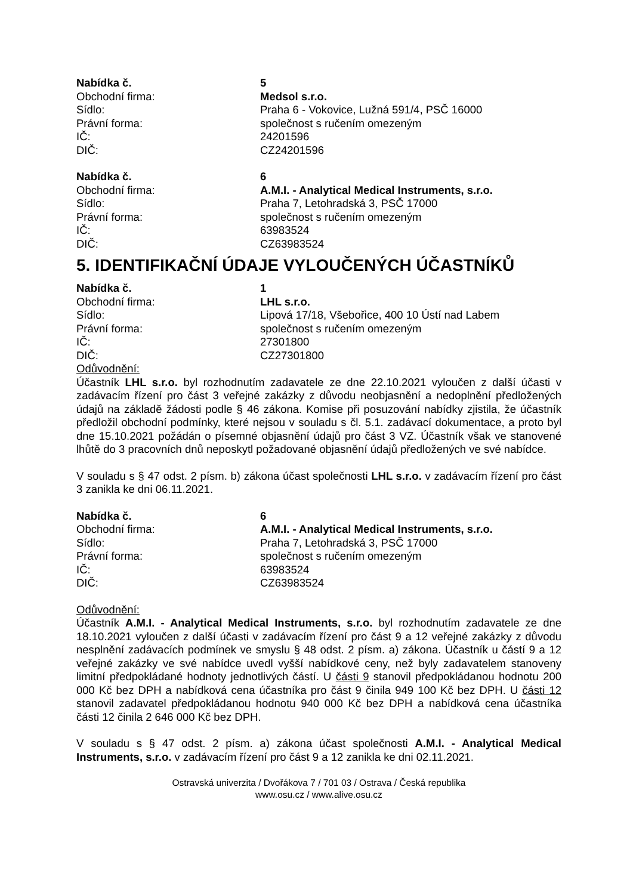Nabídka č. 5
Obchodní firma: Medsol s.r.o.
Sídlo: Praha 6 - Vokovice, Lužná 591/4, PSČ 16000
Právní forma: společnost s ručením omezeným
IČ: 24201596
DIČ: CZ24201596
Nabídka č. 6
Obchodní firma: A.M.I. - Analytical Medical Instruments, s.r.o.
Sídlo: Praha 7, Letohradská 3, PSČ 17000
Právní forma: společnost s ručením omezeným
IČ: 63983524
DIČ: CZ63983524
5. IDENTIFIKAČNÍ ÚDAJE VYLOUČENÝCH ÚČASTNÍKŮ
Nabídka č. 1
Obchodní firma: LHL s.r.o.
Sídlo: Lipová 17/18, Všebořice, 400 10 Ústí nad Labem
Právní forma: společnost s ručením omezeným
IČ: 27301800
DIČ: CZ27301800
Odůvodnění:
Účastník LHL s.r.o. byl rozhodnutím zadavatele ze dne 22.10.2021 vyloučen z další účasti v zadávacím řízení pro část 3 veřejné zakázky z důvodu neobjasnění a nedoplnění předložených údajů na základě žádosti podle § 46 zákona. Komise při posuzování nabídky zjistila, že účastník předložil obchodní podmínky, které nejsou v souladu s čl. 5.1. zadávací dokumentace, a proto byl dne 15.10.2021 požádán o písemné objasnění údajů pro část 3 VZ. Účastník však ve stanovené lhůtě do 3 pracovních dnů neposkytl požadované objasnění údajů předložených ve své nabídce.
V souladu s § 47 odst. 2 písm. b) zákona účast společnosti LHL s.r.o. v zadávacím řízení pro část 3 zanikla ke dni 06.11.2021.
Nabídka č. 6
Obchodní firma: A.M.I. - Analytical Medical Instruments, s.r.o.
Sídlo: Praha 7, Letohradská 3, PSČ 17000
Právní forma: společnost s ručením omezeným
IČ: 63983524
DIČ: CZ63983524
Odůvodnění:
Účastník A.M.I. - Analytical Medical Instruments, s.r.o. byl rozhodnutím zadavatele ze dne 18.10.2021 vyloučen z další účasti v zadávacím řízení pro část 9 a 12 veřejné zakázky z důvodu nesplnění zadávacích podmínek ve smyslu § 48 odst. 2 písm. a) zákona. Účastník u částí 9 a 12 veřejné zakázky ve své nabídce uvedl vyšší nabídkové ceny, než byly zadavatelem stanoveny limitní předpokládané hodnoty jednotlivých částí. U části 9 stanovil předpokládanou hodnotu 200 000 Kč bez DPH a nabídková cena účastníka pro část 9 činila 949 100 Kč bez DPH. U části 12 stanovil zadavatel předpokládanou hodnotu 940 000 Kč bez DPH a nabídková cena účastníka části 12 činila 2 646 000 Kč bez DPH.
V souladu s § 47 odst. 2 písm. a) zákona účast společnosti A.M.I. - Analytical Medical Instruments, s.r.o. v zadávacím řízení pro část 9 a 12 zanikla ke dni 02.11.2021.
Ostravská univerzita / Dvořákova 7 / 701 03 / Ostrava / Česká republika
www.osu.cz / www.alive.osu.cz